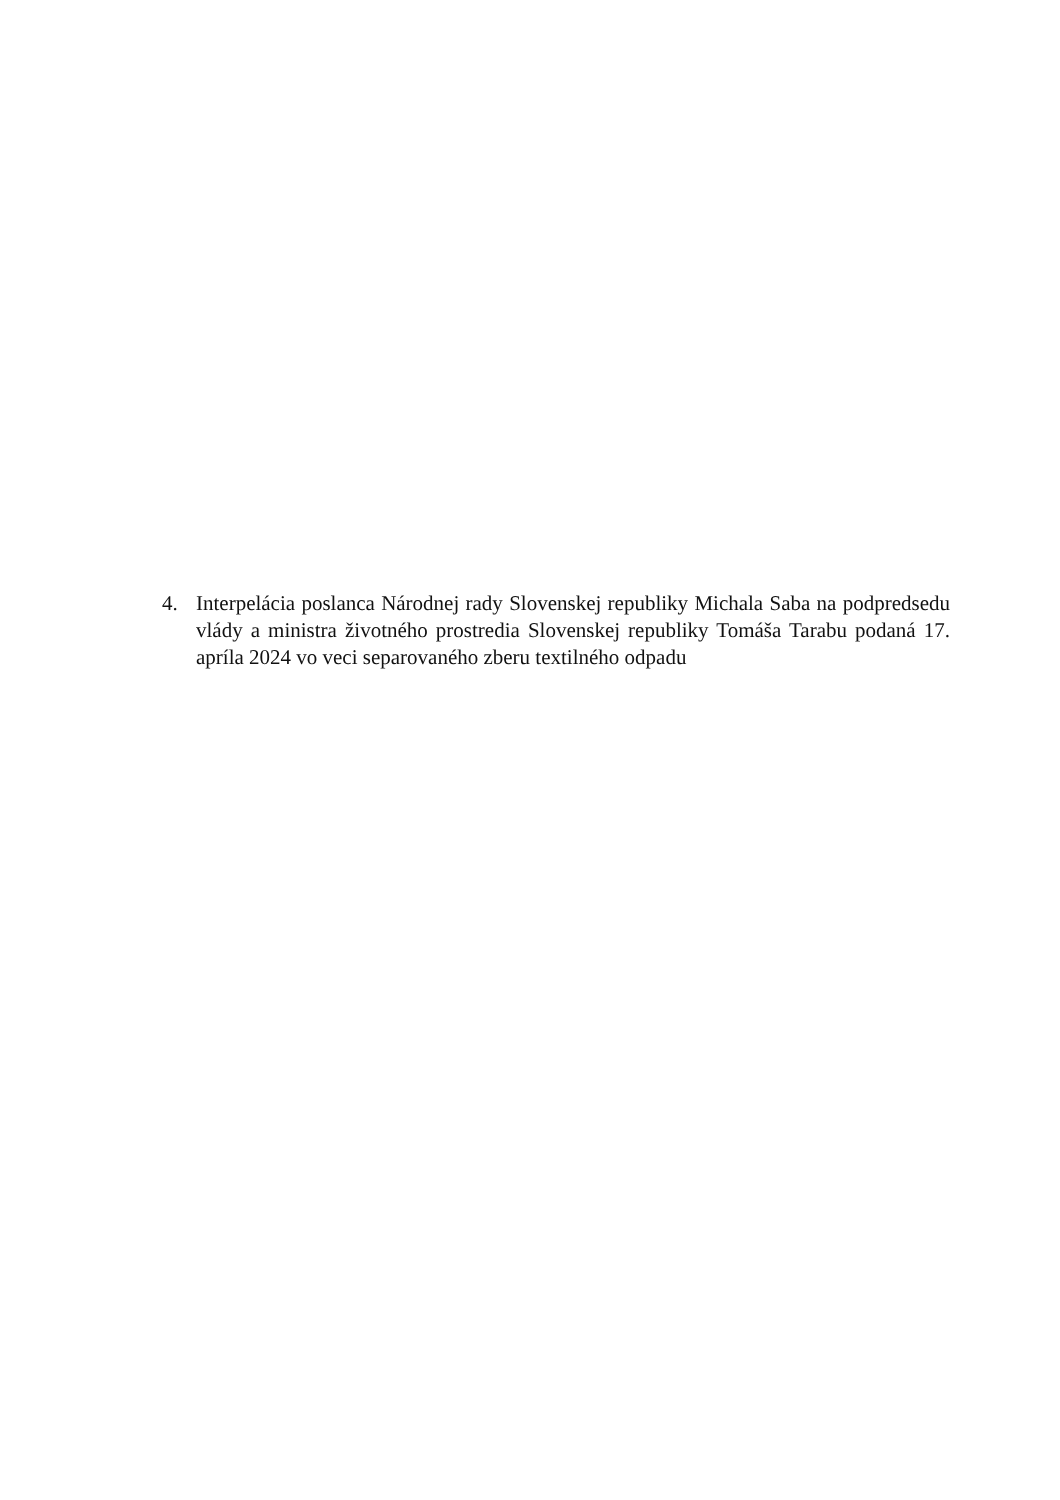4. Interpelácia poslanca Národnej rady Slovenskej republiky Michala Saba na podpredsedu vlády a ministra životného prostredia Slovenskej republiky Tomáša Tarabu podaná 17. apríla 2024 vo veci separovaného zberu textilného odpadu